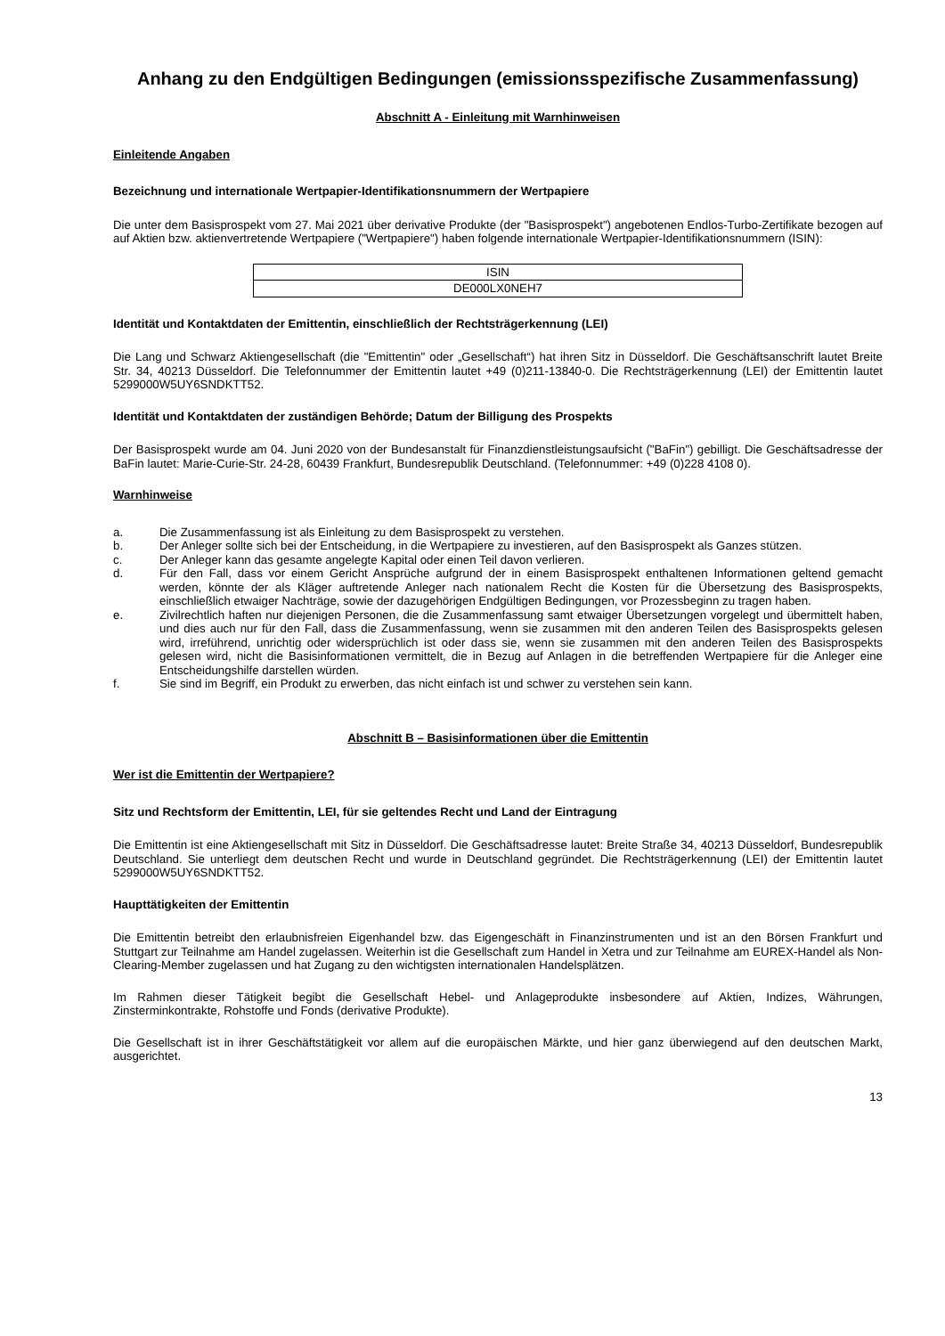Anhang zu den Endgültigen Bedingungen (emissionsspezifische Zusammenfassung)
Abschnitt A - Einleitung mit Warnhinweisen
Einleitende Angaben
Bezeichnung und internationale Wertpapier-Identifikationsnummern der Wertpapiere
Die unter dem Basisprospekt vom 27. Mai 2021 über derivative Produkte (der "Basisprospekt") angebotenen Endlos-Turbo-Zertifikate bezogen auf auf Aktien bzw. aktienvertretende Wertpapiere ("Wertpapiere") haben folgende internationale Wertpapier-Identifikationsnummern (ISIN):
| ISIN |
| --- |
| DE000LX0NEH7 |
Identität und Kontaktdaten der Emittentin, einschließlich der Rechtsträgerkennung (LEI)
Die Lang und Schwarz Aktiengesellschaft (die "Emittentin" oder „Gesellschaft“) hat ihren Sitz in Düsseldorf. Die Geschäftsanschrift lautet Breite Str. 34, 40213 Düsseldorf. Die Telefonnummer der Emittentin lautet +49 (0)211-13840-0. Die Rechtsträgerkennung (LEI) der Emittentin lautet 5299000W5UY6SNDKTT52.
Identität und Kontaktdaten der zuständigen Behörde; Datum der Billigung des Prospekts
Der Basisprospekt wurde am 04. Juni 2020 von der Bundesanstalt für Finanzdienstleistungsaufsicht ("BaFin") gebilligt. Die Geschäftsadresse der BaFin lautet: Marie-Curie-Str. 24-28, 60439 Frankfurt, Bundesrepublik Deutschland. (Telefonnummer: +49 (0)228 4108 0).
Warnhinweise
a. Die Zusammenfassung ist als Einleitung zu dem Basisprospekt zu verstehen.
b. Der Anleger sollte sich bei der Entscheidung, in die Wertpapiere zu investieren, auf den Basisprospekt als Ganzes stützen.
c. Der Anleger kann das gesamte angelegte Kapital oder einen Teil davon verlieren.
d. Für den Fall, dass vor einem Gericht Ansprüche aufgrund der in einem Basisprospekt enthaltenen Informationen geltend gemacht werden, könnte der als Kläger auftretende Anleger nach nationalem Recht die Kosten für die Übersetzung des Basisprospekts, einschließlich etwaiger Nachträge, sowie der dazugehörigen Endgültigen Bedingungen, vor Prozessbeginn zu tragen haben.
e. Zivilrechtlich haften nur diejenigen Personen, die die Zusammenfassung samt etwaiger Übersetzungen vorgelegt und übermittelt haben, und dies auch nur für den Fall, dass die Zusammenfassung, wenn sie zusammen mit den anderen Teilen des Basisprospekts gelesen wird, irreführend, unrichtig oder widersprüchlich ist oder dass sie, wenn sie zusammen mit den anderen Teilen des Basisprospekts gelesen wird, nicht die Basisinformationen vermittelt, die in Bezug auf Anlagen in die betreffenden Wertpapiere für die Anleger eine Entscheidungshilfe darstellen würden.
f. Sie sind im Begriff, ein Produkt zu erwerben, das nicht einfach ist und schwer zu verstehen sein kann.
Abschnitt B – Basisinformationen über die Emittentin
Wer ist die Emittentin der Wertpapiere?
Sitz und Rechtsform der Emittentin, LEI, für sie geltendes Recht und Land der Eintragung
Die Emittentin ist eine Aktiengesellschaft mit Sitz in Düsseldorf. Die Geschäftsadresse lautet: Breite Straße 34, 40213 Düsseldorf, Bundesrepublik Deutschland. Sie unterliegt dem deutschen Recht und wurde in Deutschland gegründet. Die Rechtsträgerkennung (LEI) der Emittentin lautet 5299000W5UY6SNDKTT52.
Haupttätigkeiten der Emittentin
Die Emittentin betreibt den erlaubnisfreien Eigenhandel bzw. das Eigengeschäft in Finanzinstrumenten und ist an den Börsen Frankfurt und Stuttgart zur Teilnahme am Handel zugelassen. Weiterhin ist die Gesellschaft zum Handel in Xetra und zur Teilnahme am EUREX-Handel als Non-Clearing-Member zugelassen und hat Zugang zu den wichtigsten internationalen Handelsplätzen.
Im Rahmen dieser Tätigkeit begibt die Gesellschaft Hebel- und Anlageprodukte insbesondere auf Aktien, Indizes, Währungen, Zinsterminkontrakte, Rohstoffe und Fonds (derivative Produkte).
Die Gesellschaft ist in ihrer Geschäftstätigkeit vor allem auf die europäischen Märkte, und hier ganz überwiegend auf den deutschen Markt, ausgerichtet.
13